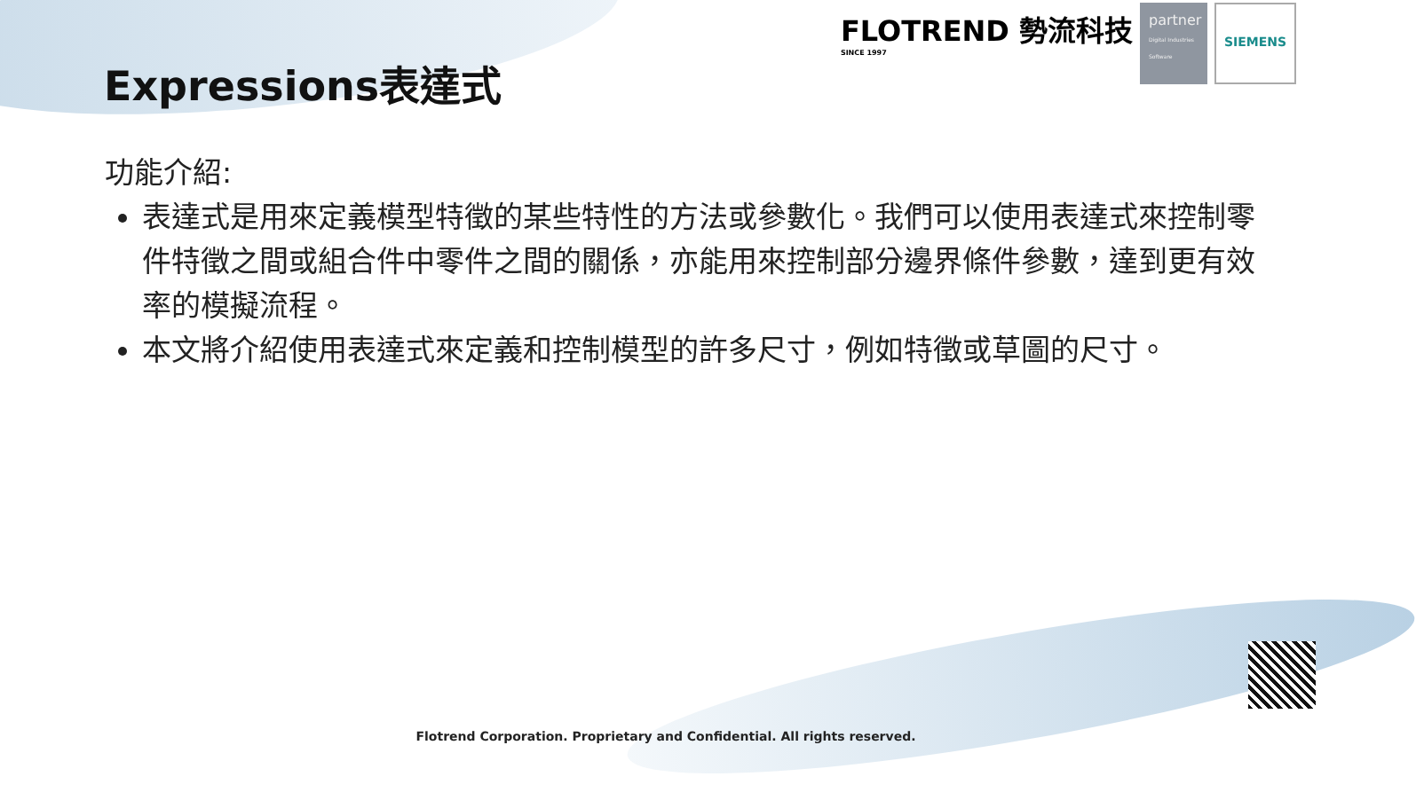Expressions表達式
FLOTREND 勢流科技
SINCE 1997
partner
Digital Industries Software
SIEMENS
功能介紹:
表達式是用來定義模型特徵的某些特性的方法或參數化。我們可以使用表達式來控制零件特徵之間或組合件中零件之間的關係，亦能用來控制部分邊界條件參數，達到更有效率的模擬流程。
本文將介紹使用表達式來定義和控制模型的許多尺寸，例如特徵或草圖的尺寸。
Flotrend Corporation. Proprietary and Confidential. All rights reserved.